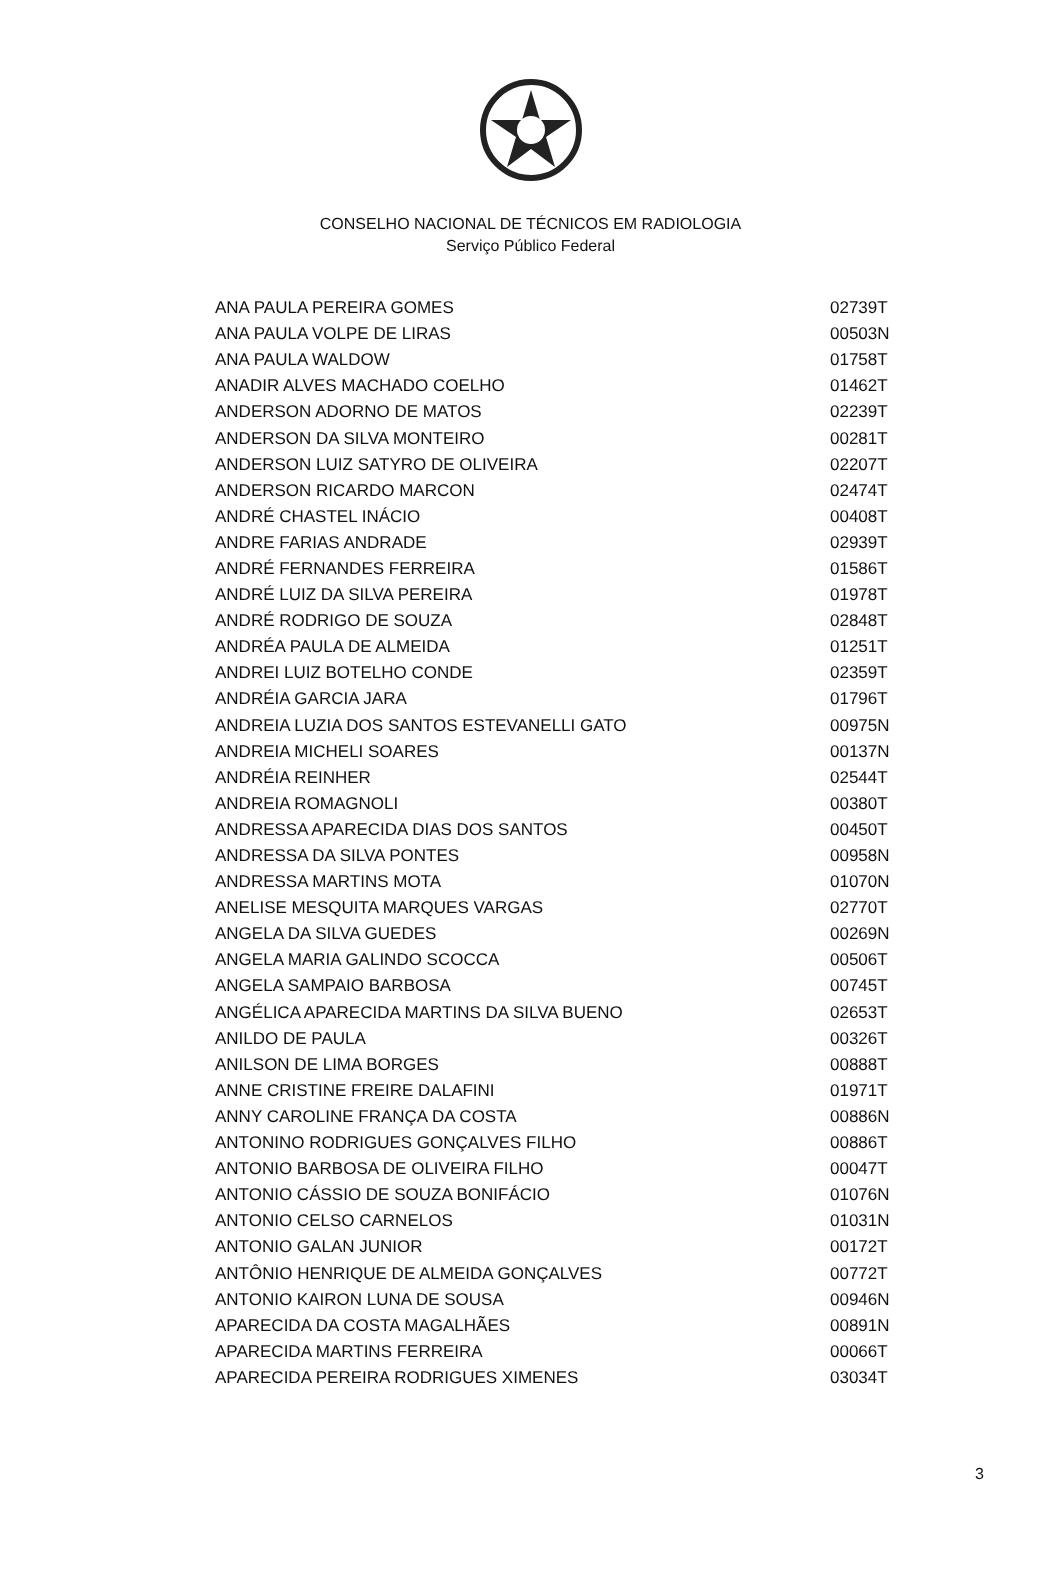CONSELHO NACIONAL DE TÉCNICOS EM RADIOLOGIA
Serviço Público Federal
| ANA PAULA PEREIRA GOMES | 02739T |
| ANA PAULA VOLPE DE LIRAS | 00503N |
| ANA PAULA WALDOW | 01758T |
| ANADIR ALVES MACHADO COELHO | 01462T |
| ANDERSON ADORNO DE MATOS | 02239T |
| ANDERSON DA SILVA MONTEIRO | 00281T |
| ANDERSON LUIZ SATYRO DE OLIVEIRA | 02207T |
| ANDERSON RICARDO MARCON | 02474T |
| ANDRÉ CHASTEL INÁCIO | 00408T |
| ANDRE FARIAS ANDRADE | 02939T |
| ANDRÉ FERNANDES FERREIRA | 01586T |
| ANDRÉ LUIZ DA SILVA PEREIRA | 01978T |
| ANDRÉ RODRIGO DE SOUZA | 02848T |
| ANDRÉA PAULA DE ALMEIDA | 01251T |
| ANDREI LUIZ BOTELHO CONDE | 02359T |
| ANDRÉIA GARCIA JARA | 01796T |
| ANDREIA LUZIA DOS SANTOS ESTEVANELLI GATO | 00975N |
| ANDREIA MICHELI SOARES | 00137N |
| ANDRÉIA REINHER | 02544T |
| ANDREIA ROMAGNOLI | 00380T |
| ANDRESSA APARECIDA DIAS DOS SANTOS | 00450T |
| ANDRESSA DA SILVA PONTES | 00958N |
| ANDRESSA MARTINS MOTA | 01070N |
| ANELISE MESQUITA MARQUES VARGAS | 02770T |
| ANGELA DA SILVA GUEDES | 00269N |
| ANGELA MARIA GALINDO SCOCCA | 00506T |
| ANGELA SAMPAIO BARBOSA | 00745T |
| ANGÉLICA APARECIDA MARTINS DA SILVA BUENO | 02653T |
| ANILDO DE PAULA | 00326T |
| ANILSON DE LIMA BORGES | 00888T |
| ANNE CRISTINE FREIRE DALAFINI | 01971T |
| ANNY CAROLINE FRANÇA DA COSTA | 00886N |
| ANTONINO RODRIGUES GONÇALVES FILHO | 00886T |
| ANTONIO BARBOSA DE OLIVEIRA FILHO | 00047T |
| ANTONIO CÁSSIO DE SOUZA BONIFÁCIO | 01076N |
| ANTONIO CELSO CARNELOS | 01031N |
| ANTONIO GALAN JUNIOR | 00172T |
| ANTÔNIO HENRIQUE DE ALMEIDA GONÇALVES | 00772T |
| ANTONIO KAIRON LUNA DE SOUSA | 00946N |
| APARECIDA DA COSTA MAGALHÃES | 00891N |
| APARECIDA MARTINS FERREIRA | 00066T |
| APARECIDA PEREIRA RODRIGUES XIMENES | 03034T |
3